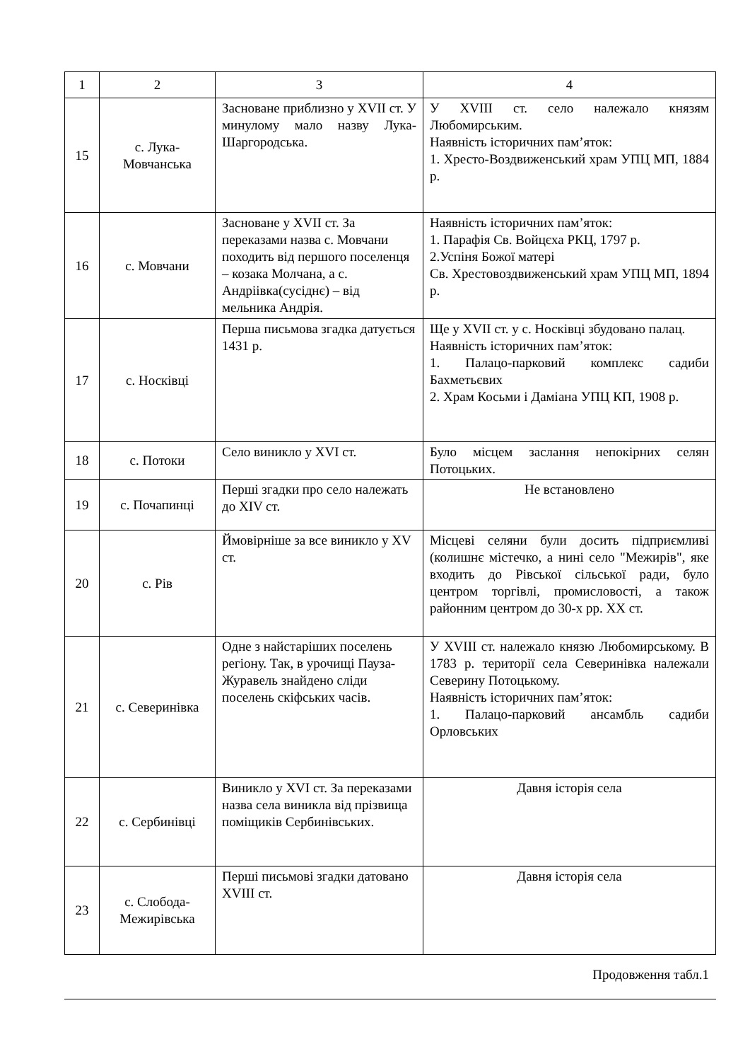| 1 | 2 | 3 | 4 |
| 15 | с. Лука-Мовчанська | Засноване приблизно у XVII ст. У минулому мало назву Лука-Шаргородська. | У XVIII ст. село належало князям Любомирським. Наявність історичних пам’яток: 1. Хресто-Воздвиженський храм УПЦ МП, 1884 р. |
| 16 | с. Мовчани | Засноване у XVII ст. За переказами назва с. Мовчани походить від першого поселенця – козака Молчана, а с. Андріівка(сусіднє) – від мельника Андрія. | Наявність історичних пам’яток: 1. Парафія Св. Войцєха РКЦ, 1797 р. 2.Успіня Божої матері Св. Хрестовоздвиженський храм УПЦ МП, 1894 р. |
| 17 | с. Носківці | Перша письмова згадка датується 1431 р. | Ще у XVII ст. у с. Носківці збудовано палац. Наявність історичних пам’яток: 1. Палацо-парковий комплекс садиби Бахметьєвих 2. Храм Косьми і Даміана УПЦ КП, 1908 р. |
| 18 | с. Потоки | Село виникло у XVI ст. | Було місцем заслання непокірних селян Потоцьких. |
| 19 | с. Почапинці | Перші згадки про село належать до XIV ст. | Не встановлено |
| 20 | с. Рів | Ймовірніше за все виникло у XV ст. | Місцеві селяни були досить підприємливі (колишнє містечко, а нині село "Межирів", яке входить до Рівської сільської ради, було центром торгівлі, промисловості, а також районним центром до 30-х рр. XX ст. |
| 21 | с. Северинівка | Одне з найстаріших поселень регіону. Так, в урочищі Пауза-Журавель знайдено сліди поселень скіфських часів. | У XVIII ст. належало князю Любомирському. В 1783 р. території села Северинівка належали Северину Потоцькому. Наявність історичних пам’яток: 1. Палацо-парковий ансамбль садиби Орловських |
| 22 | с. Сербинівці | Виникло у XVI ст. За переказами назва села виникла від прізвища поміщиків Сербинівських. | Давня історія села |
| 23 | с. Слобода-Межирівська | Перші письмові згадки датовано XVIII ст. | Давня історія села |
Продовження табл.1